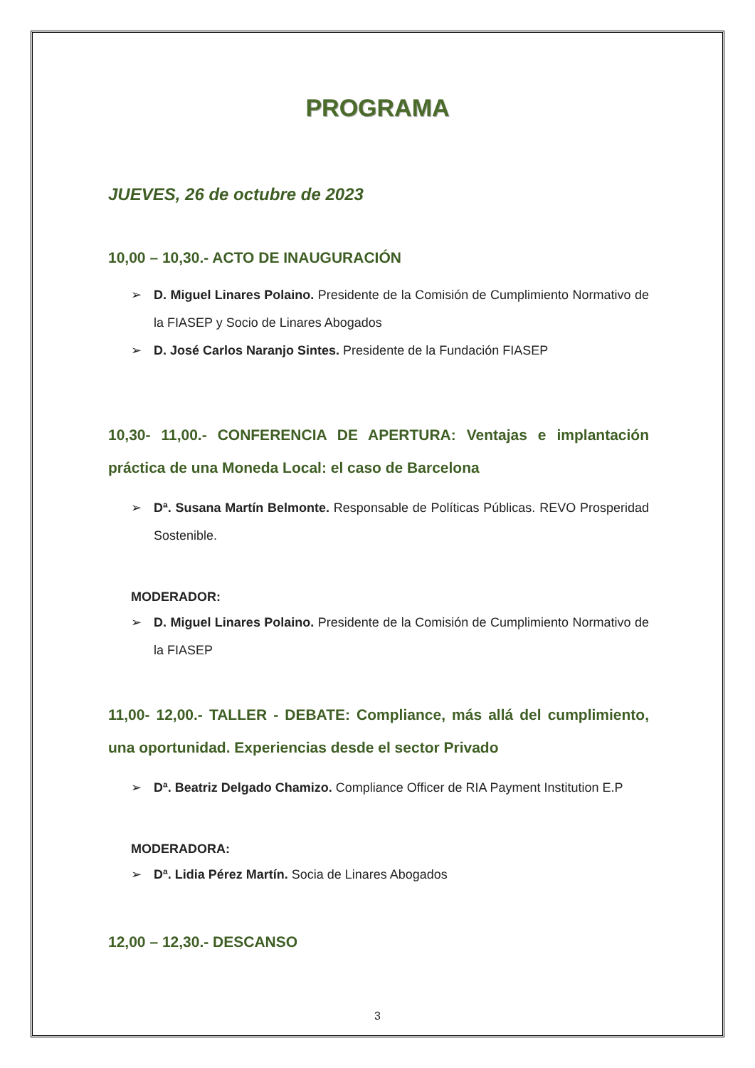PROGRAMA
JUEVES, 26 de octubre de 2023
10,00 – 10,30.- ACTO DE INAUGURACIÓN
➢ D. Miguel Linares Polaino. Presidente de la Comisión de Cumplimiento Normativo de la FIASEP y Socio de Linares Abogados
➢ D. José Carlos Naranjo Sintes. Presidente de la Fundación FIASEP
10,30- 11,00.- CONFERENCIA DE APERTURA: Ventajas e implantación práctica de una Moneda Local: el caso de Barcelona
➢ Dª. Susana Martín Belmonte. Responsable de Políticas Públicas. REVO Prosperidad Sostenible.
MODERADOR:
➢ D. Miguel Linares Polaino. Presidente de la Comisión de Cumplimiento Normativo de la FIASEP
11,00- 12,00.- TALLER - DEBATE: Compliance, más allá del cumplimiento, una oportunidad. Experiencias desde el sector Privado
➢ Dª. Beatriz Delgado Chamizo. Compliance Officer de RIA Payment Institution E.P
MODERADORA:
➢ Dª. Lidia Pérez Martín. Socia de Linares Abogados
12,00 – 12,30.- DESCANSO
3